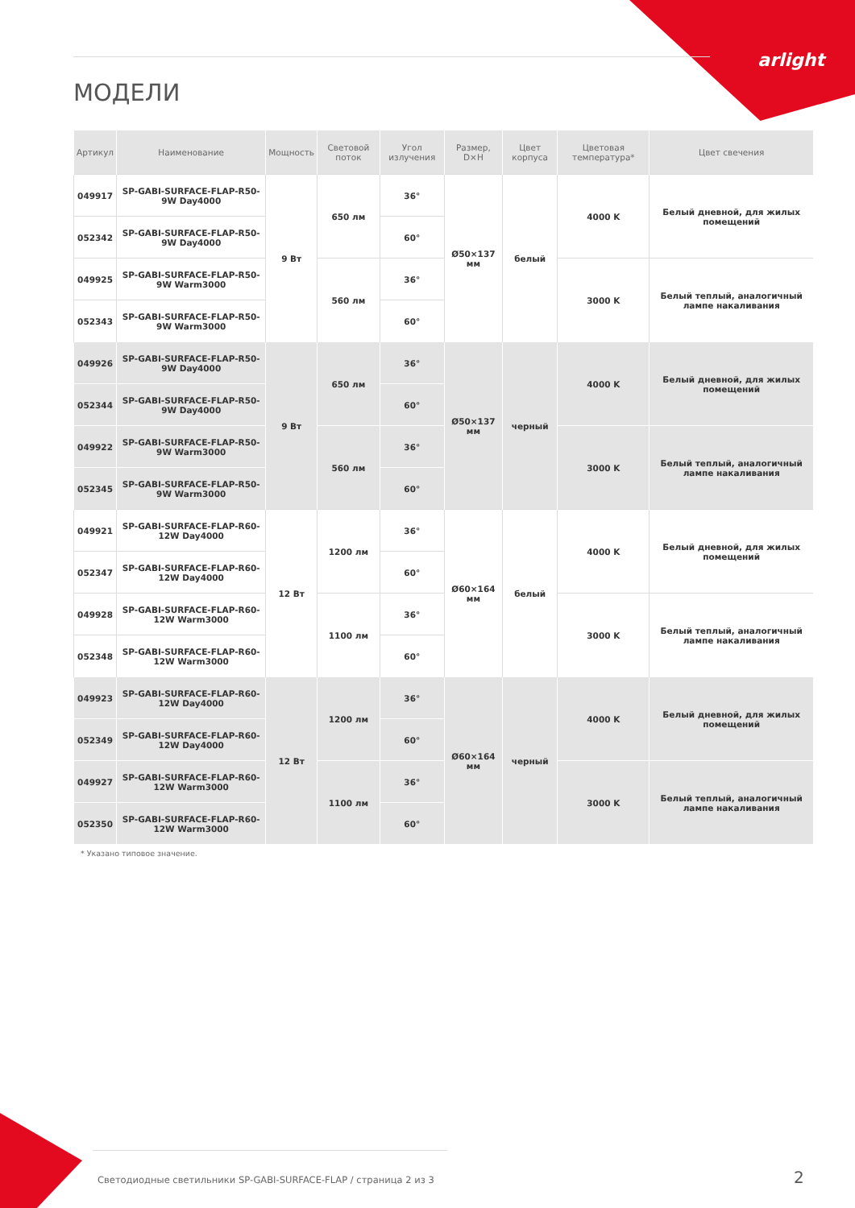arlight
МОДЕЛИ
| Артикул | Наименование | Мощность | Световой поток | Угол излучения | Размер, D×H | Цвет корпуса | Цветовая температура* | Цвет свечения |
| --- | --- | --- | --- | --- | --- | --- | --- | --- |
| 049917 | SP-GABI-SURFACE-FLAP-R50-9W Day4000 | 9 Вт | 650 лм | 36° | Ø50×137 мм | белый | 4000 K | Белый дневной, для жилых помещений |
| 052342 | SP-GABI-SURFACE-FLAP-R50-9W Day4000 | | | 60° | | | | |
| 049925 | SP-GABI-SURFACE-FLAP-R50-9W Warm3000 | | 560 лм | 36° | | | 3000 K | Белый теплый, аналогичный лампе накаливания |
| 052343 | SP-GABI-SURFACE-FLAP-R50-9W Warm3000 | | | 60° | | | | |
| 049926 | SP-GABI-SURFACE-FLAP-R50-9W Day4000 | 9 Вт | 650 лм | 36° | Ø50×137 мм | черный | 4000 K | Белый дневной, для жилых помещений |
| 052344 | SP-GABI-SURFACE-FLAP-R50-9W Day4000 | | | 60° | | | | |
| 049922 | SP-GABI-SURFACE-FLAP-R50-9W Warm3000 | | 560 лм | 36° | | | 3000 K | Белый теплый, аналогичный лампе накаливания |
| 052345 | SP-GABI-SURFACE-FLAP-R50-9W Warm3000 | | | 60° | | | | |
| 049921 | SP-GABI-SURFACE-FLAP-R60-12W Day4000 | 12 Вт | 1200 лм | 36° | Ø60×164 мм | белый | 4000 K | Белый дневной, для жилых помещений |
| 052347 | SP-GABI-SURFACE-FLAP-R60-12W Day4000 | | | 60° | | | | |
| 049928 | SP-GABI-SURFACE-FLAP-R60-12W Warm3000 | | 1100 лм | 36° | | | 3000 K | Белый теплый, аналогичный лампе накаливания |
| 052348 | SP-GABI-SURFACE-FLAP-R60-12W Warm3000 | | | 60° | | | | |
| 049923 | SP-GABI-SURFACE-FLAP-R60-12W Day4000 | 12 Вт | 1200 лм | 36° | Ø60×164 мм | черный | 4000 K | Белый дневной, для жилых помещений |
| 052349 | SP-GABI-SURFACE-FLAP-R60-12W Day4000 | | | 60° | | | | |
| 049927 | SP-GABI-SURFACE-FLAP-R60-12W Warm3000 | | 1100 лм | 36° | | | 3000 K | Белый теплый, аналогичный лампе накаливания |
| 052350 | SP-GABI-SURFACE-FLAP-R60-12W Warm3000 | | | 60° | | | | |
* Указано типовое значение.
Светодиодные светильники SP-GABI-SURFACE-FLAP / страница 2 из 3
2